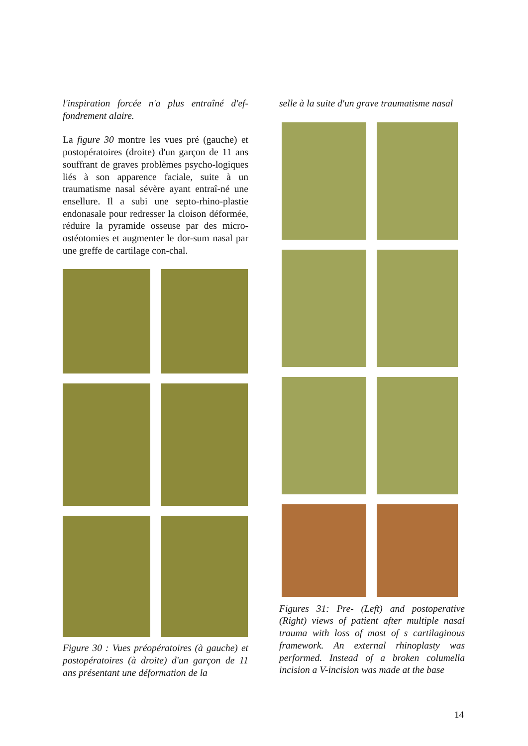l'inspiration forcée n'a plus entraîné d'ef-fondrement alaire.
La figure 30 montre les vues pré (gauche) et postopératoires (droite) d'un garçon de 11 ans souffrant de graves problèmes psycho-logiques liés à son apparence faciale, suite à un traumatisme nasal sévère ayant entraî-né une ensellure. Il a subi une septo-rhino-plastie endonasale pour redresser la cloison déformée, réduire la pyramide osseuse par des micro-ostéotomies et augmenter le dor-sum nasal par une greffe de cartilage con-chal.
Figure 30 : Vues préopératoires (à gauche) et postopératoires (à droite) d'un garçon de 11 ans présentant une déformation de la
selle à la suite d'un grave traumatisme nasal
Figures 31: Pre- (Left) and postoperative (Right) views of patient after multiple nasal trauma with loss of most of s cartilaginous framework. An external rhinoplasty was performed. Instead of a broken columella incision a V-incision was made at the base
14